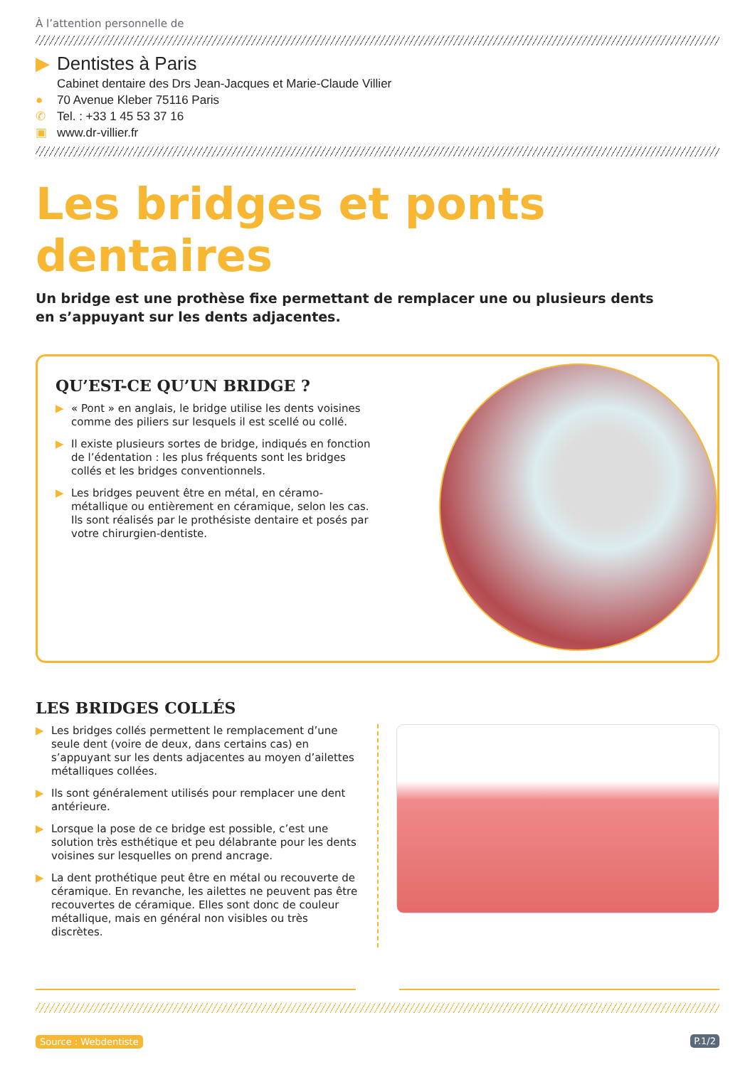À l’attention personnelle de
▶ Dentistes à Paris
Cabinet dentaire des Drs Jean-Jacques et Marie-Claude Villier
● 70 Avenue Kleber 75116 Paris
✆ Tel. : +33 1 45 53 37 16
▣ www.dr-villier.fr
Les bridges et ponts dentaires
Un bridge est une prothèse fixe permettant de remplacer une ou plusieurs dents
en s’appuyant sur les dents adjacentes.
QU’EST-CE QU’UN BRIDGE ?
▶ « Pont » en anglais, le bridge utilise les dents voisines comme des piliers sur lesquels il est scellé ou collé.
▶ Il existe plusieurs sortes de bridge, indiqués en fonction de l’édentation : les plus fréquents sont les bridges collés et les bridges conventionnels.
▶ Les bridges peuvent être en métal, en céramo-métallique ou entièrement en céramique, selon les cas. Ils sont réalisés par le prothésiste dentaire et posés par votre chirurgien-dentiste.
LES BRIDGES COLLÉS
▶ Les bridges collés permettent le remplacement d’une seule dent (voire de deux, dans certains cas) en s’appuyant sur les dents adjacentes au moyen d’ailettes métalliques collées.
▶ Ils sont généralement utilisés pour remplacer une dent antérieure.
▶ Lorsque la pose de ce bridge est possible, c’est une solution très esthétique et peu délabrante pour les dents voisines sur lesquelles on prend ancrage.
▶ La dent prothétique peut être en métal ou recouverte de céramique. En revanche, les ailettes ne peuvent pas être recouvertes de céramique. Elles sont donc de couleur métallique, mais en général non visibles ou très discrètes.
Source : Webdentiste P.1/2